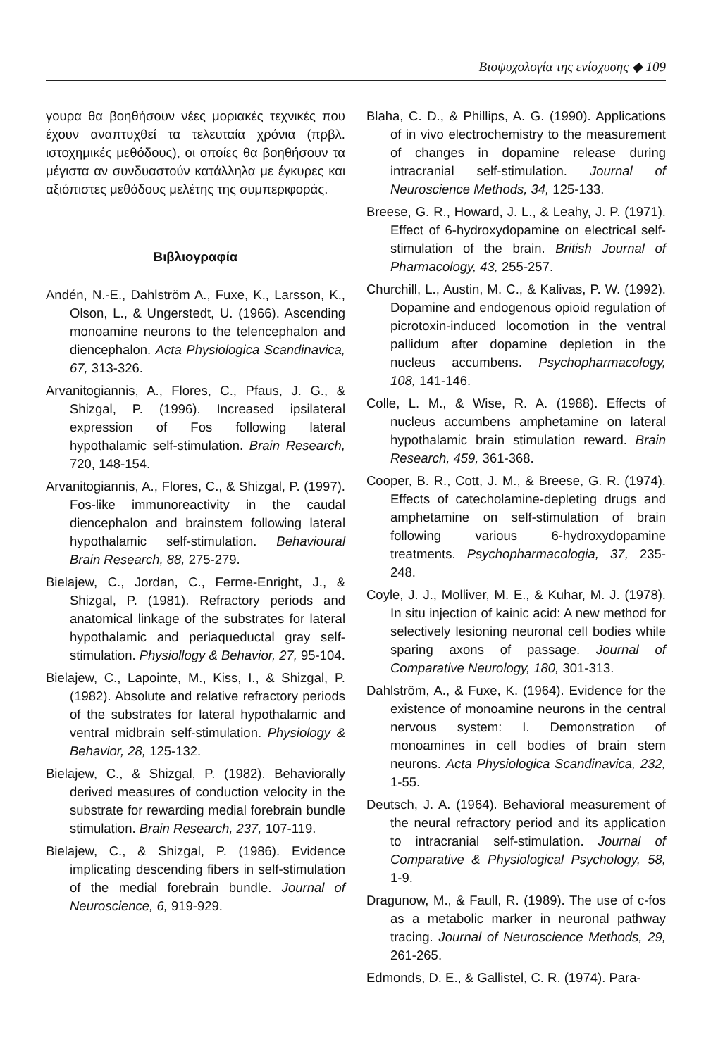Βιοψυχολογία της ενίσχυσης ◆ 109
γουρα θα βοηθήσουν νέες μοριακές τεχνικές που έχουν αναπτυχθεί τα τελευταία χρόνια (πρβλ. ιστοχημικές μεθόδους), οι οποίες θα βοηθήσουν τα μέγιστα αν συνδυαστούν κατάλληλα με έγκυρες και αξιόπιστες μεθόδους μελέτης της συμπεριφοράς.
Βιβλιογραφία
Andén, N.-E., Dahlström A., Fuxe, K., Larsson, K., Olson, L., & Ungerstedt, U. (1966). Ascending monoamine neurons to the telencephalon and diencephalon. Acta Physiologica Scandinavica, 67, 313-326.
Arvanitogiannis, A., Flores, C., Pfaus, J. G., & Shizgal, P. (1996). Increased ipsilateral expression of Fos following lateral hypothalamic self-stimulation. Brain Research, 720, 148-154.
Arvanitogiannis, A., Flores, C., & Shizgal, P. (1997). Fos-like immunoreactivity in the caudal diencephalon and brainstem following lateral hypothalamic self-stimulation. Behavioural Brain Research, 88, 275-279.
Bielajew, C., Jordan, C., Ferme-Enright, J., & Shizgal, P. (1981). Refractory periods and anatomical linkage of the substrates for lateral hypothalamic and periaqueductal gray self-stimulation. Physiollogy & Behavior, 27, 95-104.
Bielajew, C., Lapointe, M., Kiss, I., & Shizgal, P. (1982). Absolute and relative refractory periods of the substrates for lateral hypothalamic and ventral midbrain self-stimulation. Physiology & Behavior, 28, 125-132.
Bielajew, C., & Shizgal, P. (1982). Behaviorally derived measures of conduction velocity in the substrate for rewarding medial forebrain bundle stimulation. Brain Research, 237, 107-119.
Bielajew, C., & Shizgal, P. (1986). Evidence implicating descending fibers in self-stimulation of the medial forebrain bundle. Journal of Neuroscience, 6, 919-929.
Blaha, C. D., & Phillips, A. G. (1990). Applications of in vivo electrochemistry to the measurement of changes in dopamine release during intracranial self-stimulation. Journal of Neuroscience Methods, 34, 125-133.
Breese, G. R., Howard, J. L., & Leahy, J. P. (1971). Effect of 6-hydroxydopamine on electrical self-stimulation of the brain. British Journal of Pharmacology, 43, 255-257.
Churchill, L., Austin, M. C., & Kalivas, P. W. (1992). Dopamine and endogenous opioid regulation of picrotoxin-induced locomotion in the ventral pallidum after dopamine depletion in the nucleus accumbens. Psychopharmacology, 108, 141-146.
Colle, L. M., & Wise, R. A. (1988). Effects of nucleus accumbens amphetamine on lateral hypothalamic brain stimulation reward. Brain Research, 459, 361-368.
Cooper, B. R., Cott, J. M., & Breese, G. R. (1974). Effects of catecholamine-depleting drugs and amphetamine on self-stimulation of brain following various 6-hydroxydopamine treatments. Psychopharmacologia, 37, 235-248.
Coyle, J. J., Molliver, M. E., & Kuhar, M. J. (1978). In situ injection of kainic acid: A new method for selectively lesioning neuronal cell bodies while sparing axons of passage. Journal of Comparative Neurology, 180, 301-313.
Dahlström, A., & Fuxe, K. (1964). Evidence for the existence of monoamine neurons in the central nervous system: I. Demonstration of monoamines in cell bodies of brain stem neurons. Acta Physiologica Scandinavica, 232, 1-55.
Deutsch, J. A. (1964). Behavioral measurement of the neural refractory period and its application to intracranial self-stimulation. Journal of Comparative & Physiological Psychology, 58, 1-9.
Dragunow, M., & Faull, R. (1989). The use of c-fos as a metabolic marker in neuronal pathway tracing. Journal of Neuroscience Methods, 29, 261-265.
Edmonds, D. E., & Gallistel, C. R. (1974). Para-